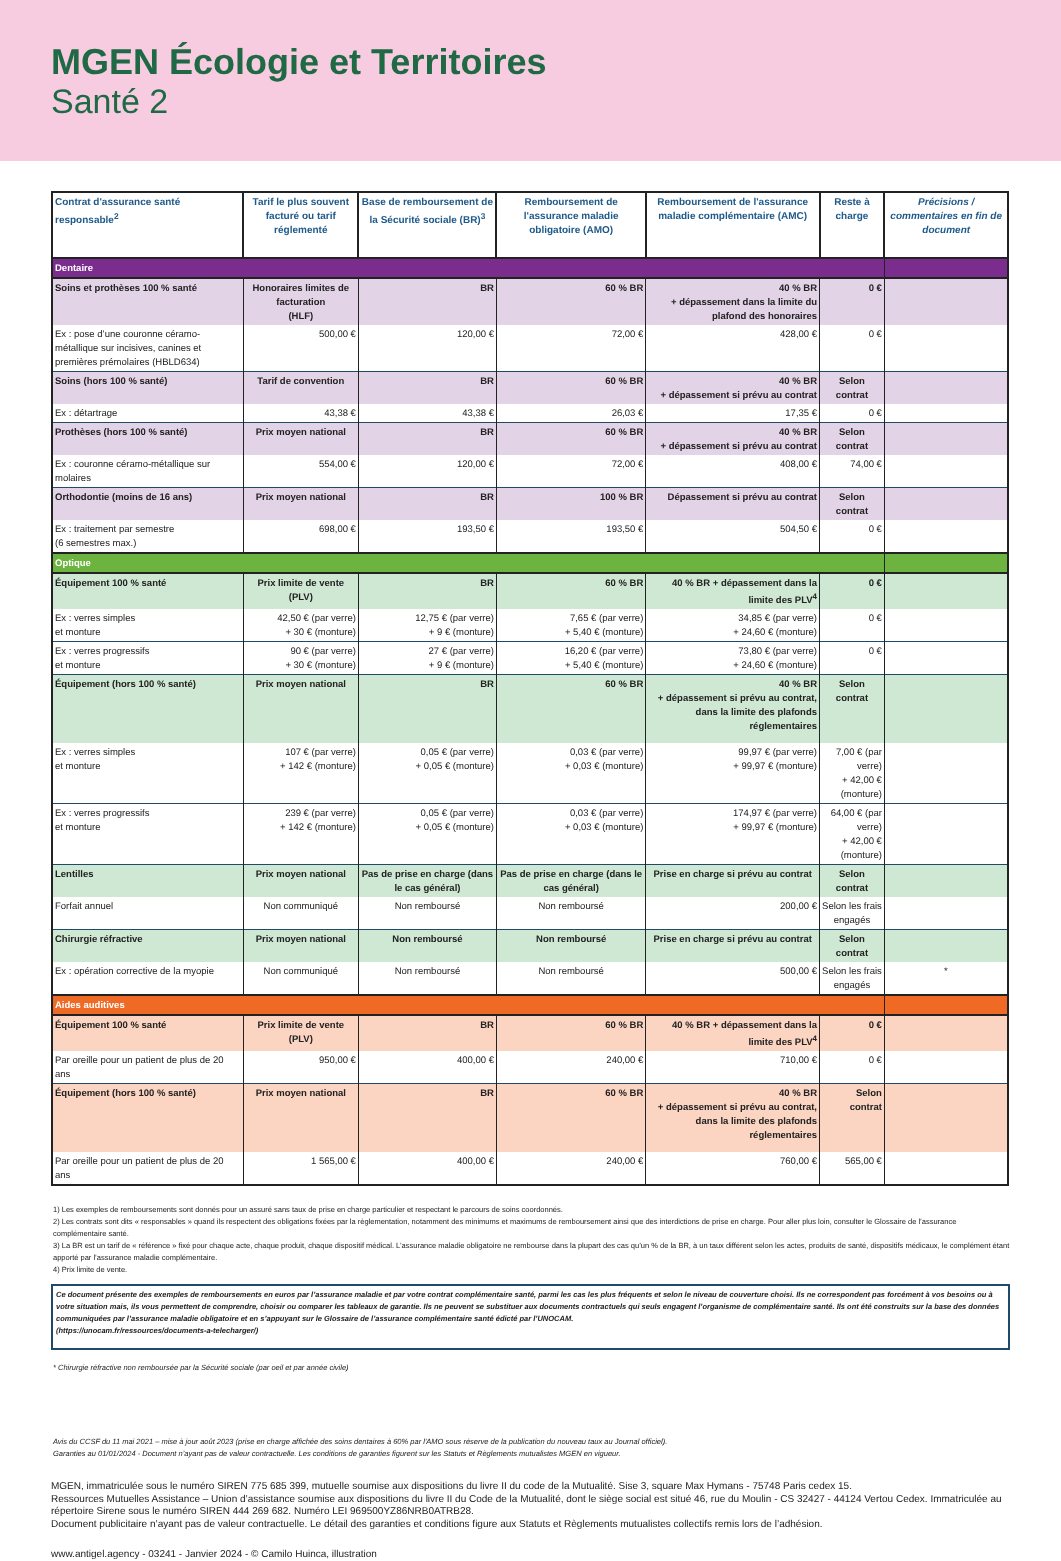MGEN Écologie et Territoires
Santé 2
| Contrat d'assurance santé responsable<sup>2</sup> | Tarif le plus souvent facturé ou tarif réglementé | Base de remboursement de la Sécurité sociale (BR)<sup>3</sup> | Remboursement de l'assurance maladie obligatoire (AMO) | Remboursement de l'assurance maladie complémentaire (AMC) | Reste à charge | Précisions / commentaires en fin de document |
| --- | --- | --- | --- | --- | --- | --- |
| Dentaire | | | | | | |
| Soins et prothèses 100 % santé | Honoraires limites de facturation (HLF) | BR | 60 % BR | 40 % BR + dépassement dans la limite du plafond des honoraires | 0 € | |
| Ex : pose d’une couronne céramo-métallique sur incisives, canines et premières prémolaires (HBLD634) | 500,00 € | 120,00 € | 72,00 € | 428,00 € | 0 € | |
| Soins (hors 100 % santé) | Tarif de convention | BR | 60 % BR | 40 % BR + dépassement si prévu au contrat | Selon contrat | |
| Ex : détartrage | 43,38 € | 43,38 € | 26,03 € | 17,35 € | 0 € | |
| Prothèses (hors 100 % santé) | Prix moyen national | BR | 60 % BR | 40 % BR + dépassement si prévu au contrat | Selon contrat | |
| Ex : couronne céramo-métallique sur molaires | 554,00 € | 120,00 € | 72,00 € | 408,00 € | 74,00 € | |
| Orthodontie (moins de 16 ans) | Prix moyen national | BR | 100 % BR | Dépassement si prévu au contrat | Selon contrat | |
| Ex : traitement par semestre (6 semestres max.) | 698,00 € | 193,50 € | 193,50 € | 504,50 € | 0 € | |
| Optique | | | | | | |
| Équipement 100 % santé | Prix limite de vente (PLV) | BR | 60 % BR | 40 % BR + dépassement dans la limite des PLV<sup>4</sup> | 0 € | |
| Ex : verres simples et monture | 42,50 € (par verre) + 30 € (monture) | 12,75 € (par verre) + 9 € (monture) | 7,65 € (par verre) + 5,40 € (monture) | 34,85 € (par verre) + 24,60 € (monture) | 0 € | |
| Ex : verres progressifs et monture | 90 € (par verre) + 30 € (monture) | 27 € (par verre) + 9 € (monture) | 16,20 € (par verre) + 5,40 € (monture) | 73,80 € (par verre) + 24,60 € (monture) | 0 € | |
| Équipement (hors 100 % santé) | Prix moyen national | BR | 60 % BR | 40 % BR + dépassement si prévu au contrat, dans la limite des plafonds réglementaires | Selon contrat | |
| Ex : verres simples et monture | 107 € (par verre) + 142 € (monture) | 0,05 € (par verre) + 0,05 € (monture) | 0,03 € (par verre) + 0,03 € (monture) | 99,97 € (par verre) + 99,97 € (monture) | 7,00 € (par verre) + 42,00 € (monture) | |
| Ex : verres progressifs et monture | 239 € (par verre) + 142 € (monture) | 0,05 € (par verre) + 0,05 € (monture) | 0,03 € (par verre) + 0,03 € (monture) | 174,97 € (par verre) + 99,97 € (monture) | 64,00 € (par verre) + 42,00 € (monture) | |
| Lentilles | Prix moyen national | Pas de prise en charge (dans le cas général) | Pas de prise en charge (dans le cas général) | Prise en charge si prévu au contrat | Selon contrat | |
| Forfait annuel | Non communiqué | Non remboursé | Non remboursé | 200,00 € | Selon les frais engagés | |
| Chirurgie réfractive | Prix moyen national | Non remboursé | Non remboursé | Prise en charge si prévu au contrat | Selon contrat | |
| Ex : opération corrective de la myopie | Non communiqué | Non remboursé | Non remboursé | 500,00 € | Selon les frais engagés | * |
| Aides auditives | | | | | | |
| Équipement 100 % santé | Prix limite de vente (PLV) | BR | 60 % BR | 40 % BR + dépassement dans la limite des PLV<sup>4</sup> | 0 € | |
| Par oreille pour un patient de plus de 20 ans | 950,00 € | 400,00 € | 240,00 € | 710,00 € | 0 € | |
| Équipement (hors 100 % santé) | Prix moyen national | BR | 60 % BR | 40 % BR + dépassement si prévu au contrat, dans la limite des plafonds réglementaires | Selon contrat | |
| Par oreille pour un patient de plus de 20 ans | 1 565,00 € | 400,00 € | 240,00 € | 760,00 € | 565,00 € | |
1) Les exemples de remboursements sont donnés pour un assuré sans taux de prise en charge particulier et respectant le parcours de soins coordonnés.
2) Les contrats sont dits « responsables » quand ils respectent des obligations fixées par la règlementation, notamment des minimums et maximums de remboursement ainsi que des interdictions de prise en charge. Pour aller plus loin, consulter le Glossaire de l’assurance complémentaire santé.
3) La BR est un tarif de « référence » fixé pour chaque acte, chaque produit, chaque dispositif médical. L’assurance maladie obligatoire ne rembourse dans la plupart des cas qu’un % de la BR, à un taux différent selon les actes, produits de santé, dispositifs médicaux, le complément étant apporté par l’assurance maladie complémentaire.
4) Prix limite de vente.
Ce document présente des exemples de remboursements en euros par l’assurance maladie et par votre contrat complémentaire santé, parmi les cas les plus fréquents et selon le niveau de couverture choisi. Ils ne correspondent pas forcément à vos besoins ou à votre situation mais, ils vous permettent de comprendre, choisir ou comparer les tableaux de garantie. Ils ne peuvent se substituer aux documents contractuels qui seuls engagent l’organisme de complémentaire santé. Ils ont été construits sur la base des données communiquées par l’assurance maladie obligatoire et en s’appuyant sur le Glossaire de l’assurance complémentaire santé édicté par l’UNOCAM.
(https://unocam.fr/ressources/documents-a-telecharger/)
* Chirurgie réfractive non remboursée par la Sécurité sociale (par oeil et par année civile)
Avis du CCSF du 11 mai 2021 – mise à jour août 2023 (prise en charge affichée des soins dentaires à 60% par l'AMO sous réserve de la publication du nouveau taux au Journal officiel).
Garanties au 01/01/2024 - Document n’ayant pas de valeur contractuelle. Les conditions de garanties figurent sur les Statuts et Règlements mutualistes MGEN en vigueur.
MGEN, immatriculée sous le numéro SIREN 775 685 399, mutuelle soumise aux dispositions du livre II du code de la Mutualité. Sise 3, square Max Hymans - 75748 Paris cedex 15.
Ressources Mutuelles Assistance – Union d’assistance soumise aux dispositions du livre II du Code de la Mutualité, dont le siège social est situé 46, rue du Moulin - CS 32427 - 44124 Vertou Cedex. Immatriculée au répertoire Sirene sous le numéro SIREN 444 269 682. Numéro LEI 969500YZ86NRB0ATRB28.
Document publicitaire n’ayant pas de valeur contractuelle. Le détail des garanties et conditions figure aux Statuts et Règlements mutualistes collectifs remis lors de l’adhésion.
www.antigel.agency - 03241 - Janvier 2024 - © Camilo Huinca, illustration